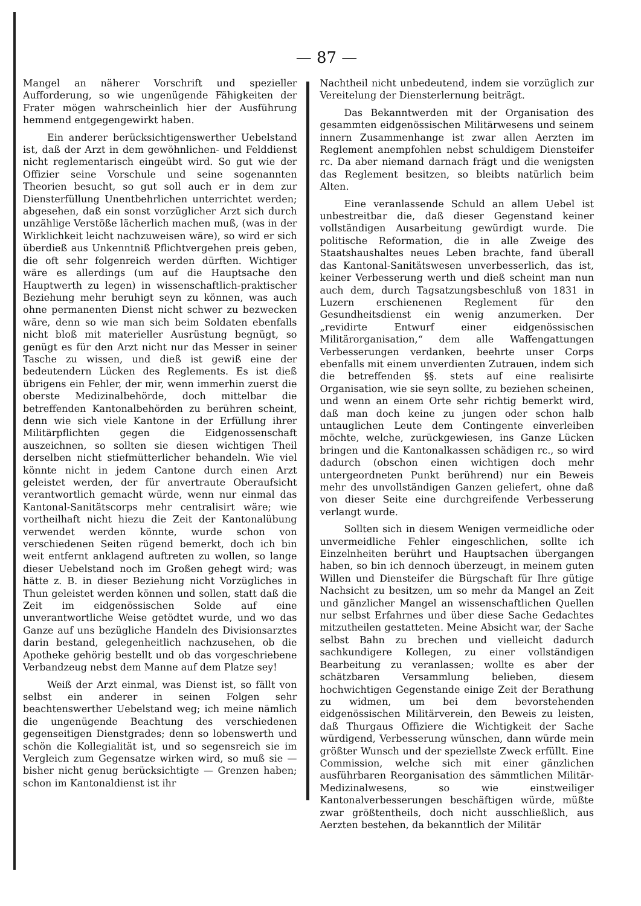— 87 —
Mangel an näherer Vorschrift und spezieller Aufforderung, so wie ungenügende Fähigkeiten der Frater mögen wahrscheinlich hier der Ausführung hemmend entgegengewirkt haben.
Ein anderer berücksichtigenswerther Uebelstand ist, daß der Arzt in dem gewöhnlichen- und Felddienst nicht reglementarisch eingeübt wird. So gut wie der Offizier seine Vorschule und seine sogenannten Theorien besucht, so gut soll auch er in dem zur Diensterfüllung Unentbehrlichen unterrichtet werden; abgesehen, daß ein sonst vorzüglicher Arzt sich durch unzählige Verstöße lächerlich machen muß, (was in der Wirklichkeit leicht nachzuweisen wäre), so wird er sich überdieß aus Unkenntniß Pflichtvergehen preis geben, die oft sehr folgenreich werden dürften. Wichtiger wäre es allerdings (um auf die Hauptsache den Hauptwerth zu legen) in wissenschaftlich-praktischer Beziehung mehr beruhigt seyn zu können, was auch ohne permanenten Dienst nicht schwer zu bezwecken wäre, denn so wie man sich beim Soldaten ebenfalls nicht bloß mit materieller Ausrüstung begnügt, so genügt es für den Arzt nicht nur das Messer in seiner Tasche zu wissen, und dieß ist gewiß eine der bedeutendern Lücken des Reglements. Es ist dieß übrigens ein Fehler, der mir, wenn immerhin zuerst die oberste Medizinalbehörde, doch mittelbar die betreffenden Kantonalbehörden zu berühren scheint, denn wie sich viele Kantone in der Erfüllung ihrer Militärpflichten gegen die Eidgenossenschaft auszeichnen, so sollten sie diesen wichtigen Theil derselben nicht stiefmütterlicher behandeln. Wie viel könnte nicht in jedem Cantone durch einen Arzt geleistet werden, der für anvertraute Oberaufsicht verantwortlich gemacht würde, wenn nur einmal das Kantonal-Sanitätscorps mehr centralisirt wäre; wie vortheilhaft nicht hiezu die Zeit der Kantonalübung verwendet werden könnte, wurde schon von verschiedenen Seiten rügend bemerkt, doch ich bin weit entfernt anklagend auftreten zu wollen, so lange dieser Uebelstand noch im Großen gehegt wird; was hätte z. B. in dieser Beziehung nicht Vorzügliches in Thun geleistet werden können und sollen, statt daß die Zeit im eidgenössischen Solde auf eine unverantwortliche Weise getödtet wurde, und wo das Ganze auf uns bezügliche Handeln des Divisionsarztes darin bestand, gelegenheitlich nachzusehen, ob die Apotheke gehörig bestellt und ob das vorgeschriebene Verbandzeug nebst dem Manne auf dem Platze sey!
Weiß der Arzt einmal, was Dienst ist, so fällt von selbst ein anderer in seinen Folgen sehr beachtenswerther Uebelstand weg; ich meine nämlich die ungenügende Beachtung des verschiedenen gegenseitigen Dienstgrades; denn so lobenswerth und schön die Kollegialität ist, und so segensreich sie im Vergleich zum Gegensatze wirken wird, so muß sie — bisher nicht genug berücksichtigte — Grenzen haben; schon im Kantonaldienst ist ihr
Nachtheil nicht unbedeutend, indem sie vorzüglich zur Vereitelung der Diensterlernung beiträgt.
Das Bekanntwerden mit der Organisation des gesammten eidgenössischen Militärwesens und seinem innern Zusammenhange ist zwar allen Aerzten im Reglement anempfohlen nebst schuldigem Diensteifer rc. Da aber niemand darnach frägt und die wenigsten das Reglement besitzen, so bleibts natürlich beim Alten.
Eine veranlassende Schuld an allem Uebel ist unbestreitbar die, daß dieser Gegenstand keiner vollständigen Ausarbeitung gewürdigt wurde. Die politische Reformation, die in alle Zweige des Staatshaushaltes neues Leben brachte, fand überall das Kantonal-Sanitätswesen unverbesserlich, das ist, keiner Verbesserung werth und dieß scheint man nun auch dem, durch Tagsatzungsbeschluß von 1831 in Luzern erschienenen Reglement für den Gesundheitsdienst ein wenig anzumerken. Der „revidirte Entwurf einer eidgenössischen Militärorganisation,“ dem alle Waffengattungen Verbesserungen verdanken, beehrte unser Corps ebenfalls mit einem unverdienten Zutrauen, indem sich die betreffenden §§. stets auf eine realisirte Organisation, wie sie seyn sollte, zu beziehen scheinen, und wenn an einem Orte sehr richtig bemerkt wird, daß man doch keine zu jungen oder schon halb untauglichen Leute dem Contingente einverleiben möchte, welche, zurückgewiesen, ins Ganze Lücken bringen und die Kantonalkassen schädigen rc., so wird dadurch (obschon einen wichtigen doch mehr untergeordneten Punkt berührend) nur ein Beweis mehr des unvollständigen Ganzen geliefert, ohne daß von dieser Seite eine durchgreifende Verbesserung verlangt wurde.
Sollten sich in diesem Wenigen vermeidliche oder unvermeidliche Fehler eingeschlichen, sollte ich Einzelnheiten berührt und Hauptsachen übergangen haben, so bin ich dennoch überzeugt, in meinem guten Willen und Diensteifer die Bürgschaft für Ihre gütige Nachsicht zu besitzen, um so mehr da Mangel an Zeit und gänzlicher Mangel an wissenschaftlichen Quellen nur selbst Erfahrnes und über diese Sache Gedachtes mitzutheilen gestatteten. Meine Absicht war, der Sache selbst Bahn zu brechen und vielleicht dadurch sachkundigere Kollegen, zu einer vollständigen Bearbeitung zu veranlassen; wollte es aber der schätzbaren Versammlung belieben, diesem hochwichtigen Gegenstande einige Zeit der Berathung zu widmen, um bei dem bevorstehenden eidgenössischen Militärverein, den Beweis zu leisten, daß Thurgaus Offiziere die Wichtigkeit der Sache würdigend, Verbesserung wünschen, dann würde mein größter Wunsch und der speziellste Zweck erfüllt. Eine Commission, welche sich mit einer gänzlichen ausführbaren Reorganisation des sämmtlichen Militär-Medizinalwesens, so wie einstweiliger Kantonalverbesserungen beschäftigen würde, müßte zwar größtentheils, doch nicht ausschließlich, aus Aerzten bestehen, da bekanntlich der Militär